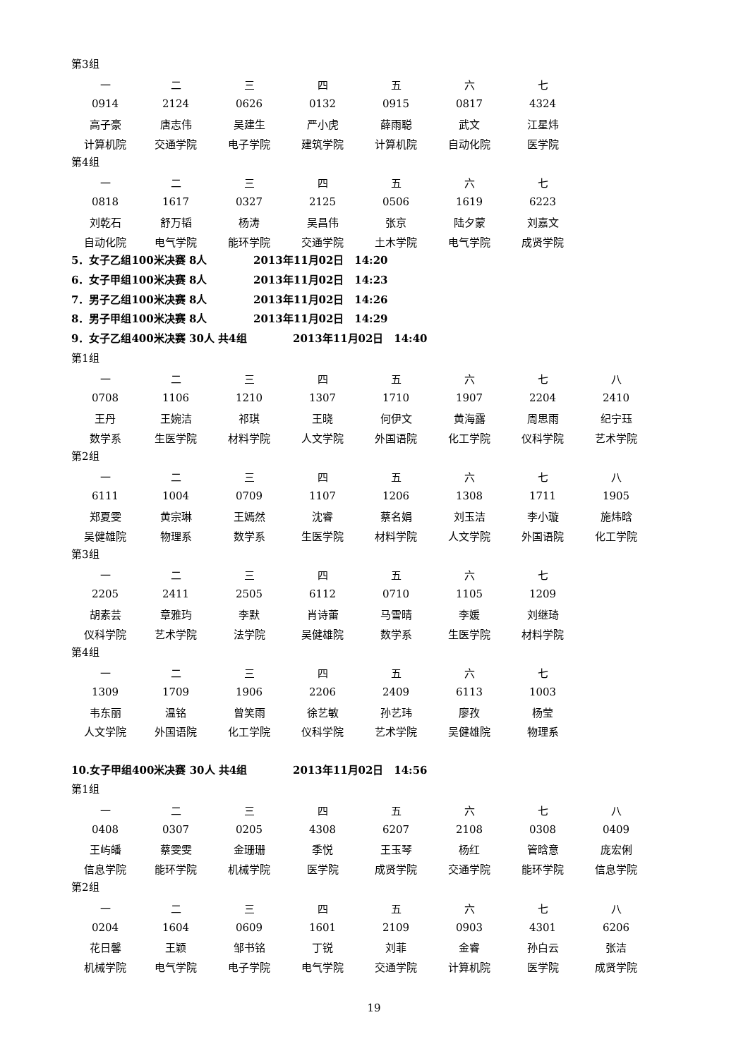第3组
| 一 | 二 | 三 | 四 | 五 | 六 | 七 |
| 0914 | 2124 | 0626 | 0132 | 0915 | 0817 | 4324 |
| 高子豪 | 唐志伟 | 吴建生 | 严小虎 | 薛雨聪 | 武文 | 江星炜 |
| 计算机院 | 交通学院 | 电子学院 | 建筑学院 | 计算机院 | 自动化院 | 医学院 |
第4组
| 一 | 二 | 三 | 四 | 五 | 六 | 七 |
| 0818 | 1617 | 0327 | 2125 | 0506 | 1619 | 6223 |
| 刘乾石 | 舒万韬 | 杨涛 | 吴昌伟 | 张京 | 陆夕蒙 | 刘嘉文 |
| 自动化院 | 电气学院 | 能环学院 | 交通学院 | 土木学院 | 电气学院 | 成贤学院 |
5．女子乙组100米决赛 8人 2013年11月02日 14:20
6．女子甲组100米决赛 8人 2013年11月02日 14:23
7．男子乙组100米决赛 8人 2013年11月02日 14:26
8．男子甲组100米决赛 8人 2013年11月02日 14:29
9．女子乙组400米决赛 30人 共4组 2013年11月02日 14:40
第1组
| 一 | 二 | 三 | 四 | 五 | 六 | 七 | 八 |
| 0708 | 1106 | 1210 | 1307 | 1710 | 1907 | 2204 | 2410 |
| 王丹 | 王婉洁 | 祁琪 | 王晓 | 何伊文 | 黄海露 | 周思雨 | 纪宁珏 |
| 数学系 | 生医学院 | 材料学院 | 人文学院 | 外国语院 | 化工学院 | 仪科学院 | 艺术学院 |
第2组
| 一 | 二 | 三 | 四 | 五 | 六 | 七 | 八 |
| 6111 | 1004 | 0709 | 1107 | 1206 | 1308 | 1711 | 1905 |
| 郑夏雯 | 黄宗琳 | 王嫣然 | 沈睿 | 蔡名娟 | 刘玉洁 | 李小璇 | 施炜晗 |
| 吴健雄院 | 物理系 | 数学系 | 生医学院 | 材料学院 | 人文学院 | 外国语院 | 化工学院 |
第3组
| 一 | 二 | 三 | 四 | 五 | 六 | 七 |
| 2205 | 2411 | 2505 | 6112 | 0710 | 1105 | 1209 |
| 胡素芸 | 章雅玙 | 李默 | 肖诗蕾 | 马雪晴 | 李媛 | 刘继琦 |
| 仪科学院 | 艺术学院 | 法学院 | 吴健雄院 | 数学系 | 生医学院 | 材料学院 |
第4组
| 一 | 二 | 三 | 四 | 五 | 六 | 七 |
| 1309 | 1709 | 1906 | 2206 | 2409 | 6113 | 1003 |
| 韦东丽 | 温铭 | 曾笑雨 | 徐艺敏 | 孙艺玮 | 廖孜 | 杨莹 |
| 人文学院 | 外国语院 | 化工学院 | 仪科学院 | 艺术学院 | 吴健雄院 | 物理系 |
10.女子甲组400米决赛 30人 共4组 2013年11月02日 14:56
第1组
| 一 | 二 | 三 | 四 | 五 | 六 | 七 | 八 |
| 0408 | 0307 | 0205 | 4308 | 6207 | 2108 | 0308 | 0409 |
| 王屿皤 | 蔡雯雯 | 金珊珊 | 季悦 | 王玉琴 | 杨红 | 管晗意 | 庞宏俐 |
| 信息学院 | 能环学院 | 机械学院 | 医学院 | 成贤学院 | 交通学院 | 能环学院 | 信息学院 |
第2组
| 一 | 二 | 三 | 四 | 五 | 六 | 七 | 八 |
| 0204 | 1604 | 0609 | 1601 | 2109 | 0903 | 4301 | 6206 |
| 花日馨 | 王颖 | 邹书铭 | 丁锐 | 刘菲 | 金睿 | 孙白云 | 张洁 |
| 机械学院 | 电气学院 | 电子学院 | 电气学院 | 交通学院 | 计算机院 | 医学院 | 成贤学院 |
19